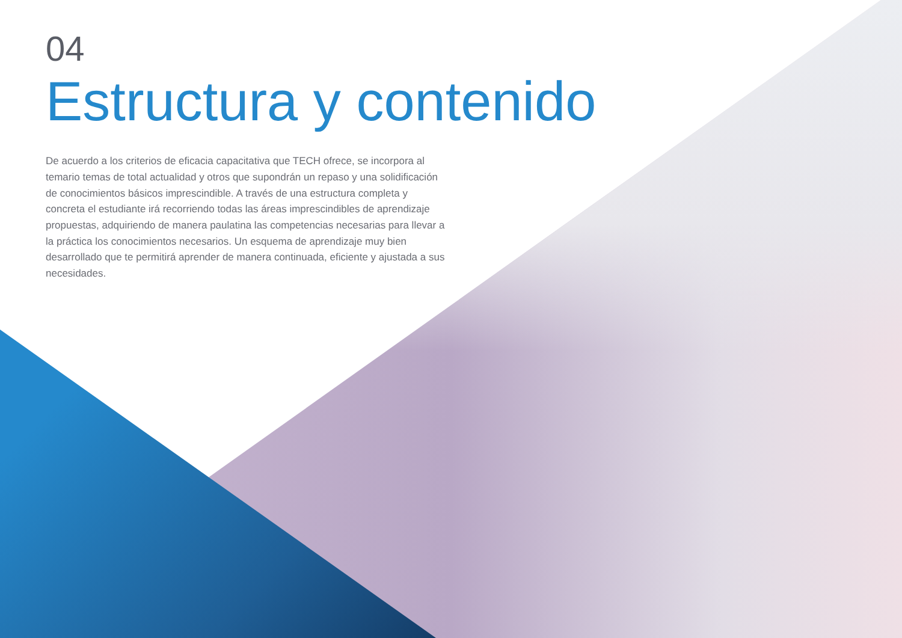04
Estructura y contenido
De acuerdo a los criterios de eficacia capacitativa que TECH ofrece, se incorpora al temario temas de total actualidad y otros que supondrán un repaso y una solidificación de conocimientos básicos imprescindible. A través de una estructura completa y concreta el estudiante irá recorriendo todas las áreas imprescindibles de aprendizaje propuestas, adquiriendo de manera paulatina las competencias necesarias para llevar a la práctica los conocimientos necesarios. Un esquema de aprendizaje muy bien desarrollado que te permitirá aprender de manera continuada, eficiente y ajustada a sus necesidades.